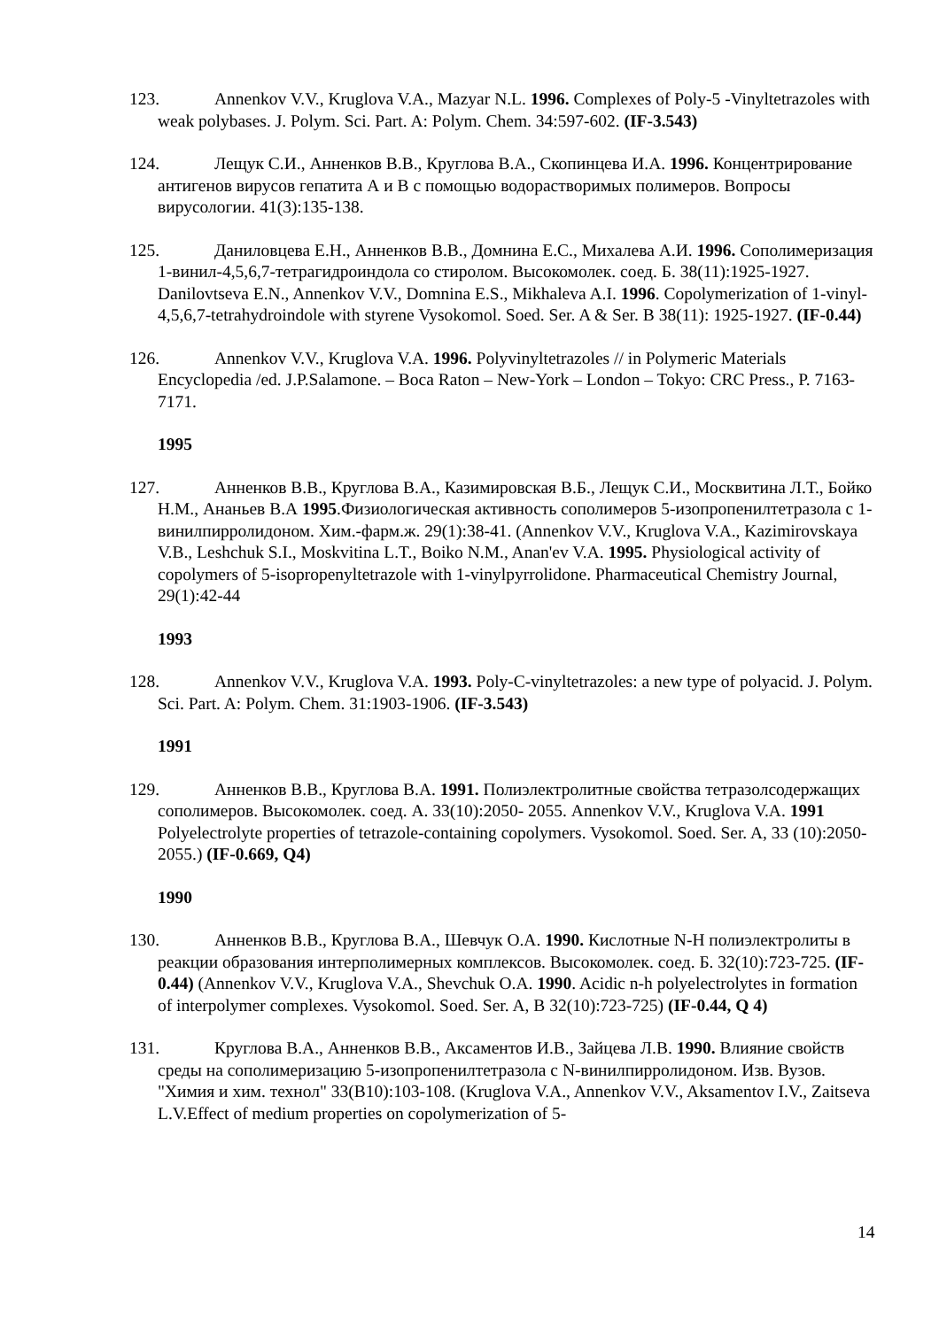123. Annenkov V.V., Kruglova V.A., Mazyar N.L. 1996. Complexes of Poly-5 -Vinyltetrazoles with weak polybases. J. Polym. Sci. Part. A: Polym. Chem. 34:597-602. (IF-3.543)
124. Лещук С.И., Анненков В.В., Круглова В.А., Скопинцева И.А. 1996. Концентрирование антигенов вирусов гепатита А и В с помощью водорастворимых полимеров. Вопросы вирусологии. 41(3):135-138.
125. Даниловцева Е.Н., Анненков В.В., Домнина Е.С., Михалева А.И. 1996. Сополимеризация 1-винил-4,5,6,7-тетрагидроиндола со стиролом. Высокомолек. соед. Б. 38(11):1925-1927. Danilovtseva E.N., Annenkov V.V., Domnina E.S., Mikhaleva A.I. 1996. Copolymerization of 1-vinyl-4,5,6,7-tetrahydroindole with styrene Vysokomol. Soed. Ser. A & Ser. B 38(11): 1925-1927. (IF-0.44)
126. Annenkov V.V., Kruglova V.A. 1996. Polyvinyltetrazoles // in Polymeric Materials Encyclopedia /ed. J.P.Salamone. – Boca Raton – New-York – London – Tokyo: CRC Press., P. 7163-7171.
1995
127. Анненков В.В., Круглова В.А., Казимировская В.Б., Лещук С.И., Москвитина Л.Т., Бойко Н.М., Ананьев В.А 1995.Физиологическая активность сополимеров 5-изопропенилтетразола с 1-винилпирролидоном. Хим.-фарм.ж. 29(1):38-41. (Annenkov V.V., Kruglova V.A., Kazimirovskaya V.B., Leshchuk S.I., Moskvitina L.T., Boiko N.M., Anan'ev V.A. 1995. Physiological activity of copolymers of 5-isopropenyltetrazole with 1-vinylpyrrolidone. Pharmaceutical Chemistry Journal, 29(1):42-44
1993
128. Annenkov V.V., Kruglova V.A. 1993. Poly-C-vinyltetrazoles: a new type of polyacid. J. Polym. Sci. Part. A: Polym. Chem. 31:1903-1906. (IF-3.543)
1991
129. Анненков В.В., Круглова В.А. 1991. Полиэлектролитные свойства тетразолсодержащих сополимеров. Высокомолек. соед. А. 33(10):2050- 2055. Annenkov V.V., Kruglova V.A. 1991 Polyelectrolyte properties of tetrazole-containing copolymers. Vysokomol. Soed. Ser. A, 33 (10):2050-2055.) (IF-0.669, Q4)
1990
130. Анненков В.В., Круглова В.А., Шевчук О.А. 1990. Кислотные N-H полиэлектролиты в реакции образования интерполимерных комплексов. Высокомолек. соед. Б. 32(10):723-725. (IF-0.44) (Annenkov V.V., Kruglova V.A., Shevchuk O.A. 1990. Acidic n-h polyelectrolytes in formation of interpolymer complexes. Vysokomol. Soed. Ser. A, B 32(10):723-725) (IF-0.44, Q 4)
131. Круглова В.А., Анненков В.В., Аксаментов И.В., Зайцева Л.В. 1990. Влияние свойств среды на сополимеризацию 5-изопропенилтетразола с N-винилпирролидоном. Изв. Вузов. "Химия и хим. технол" 33(В10):103-108. (Kruglova V.A., Annenkov V.V., Aksamentov I.V., Zaitseva L.V.Effect of medium properties on copolymerization of 5-
14